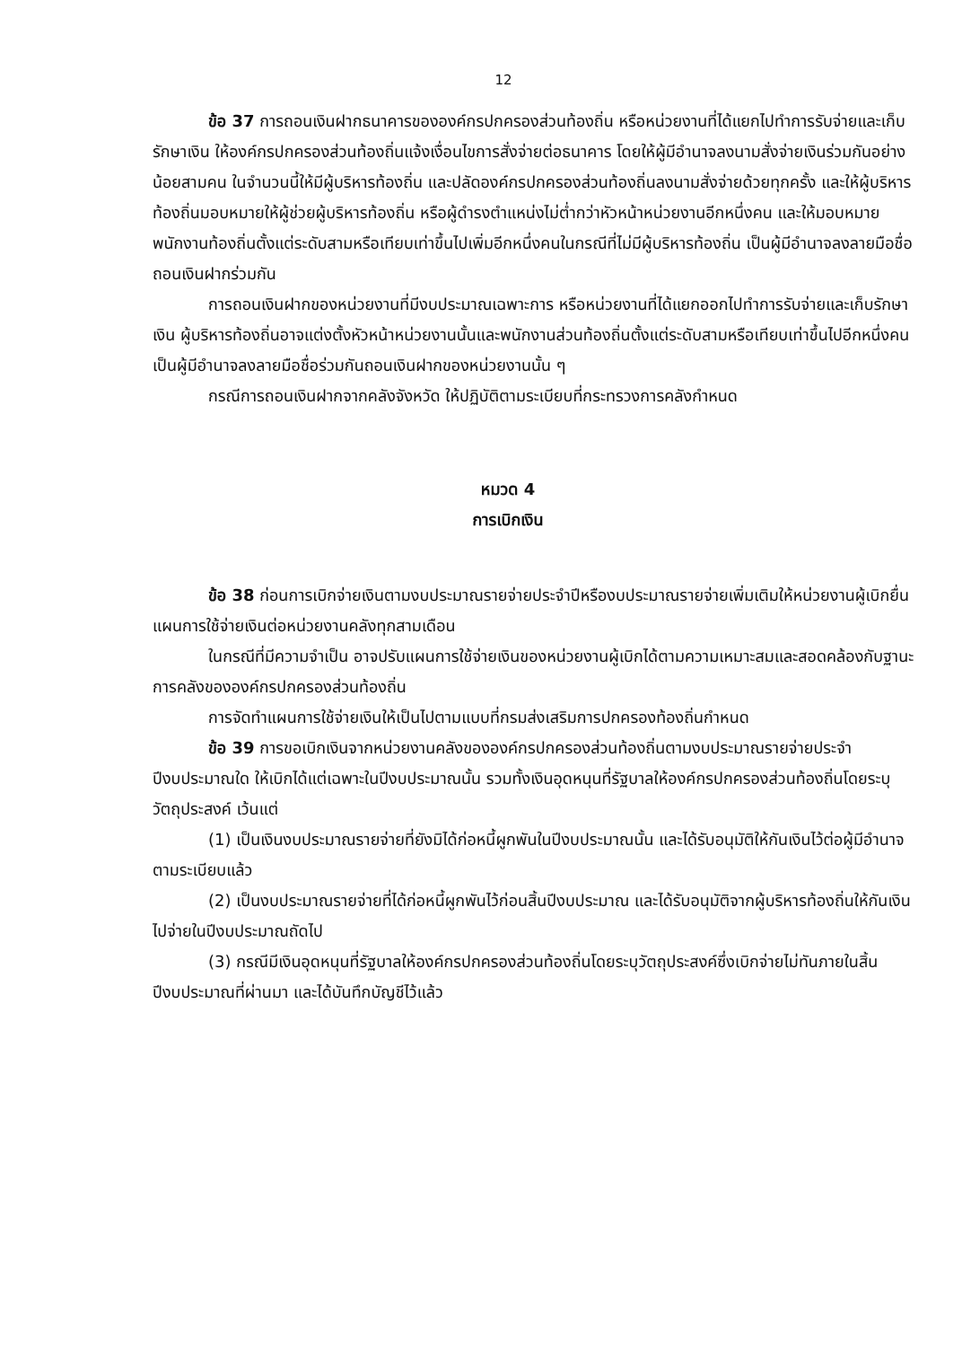12
ข้อ 37 การถอนเงินฝากธนาคารขององค์กรปกครองส่วนท้องถิ่น หรือหน่วยงานที่ได้แยกไปทำการรับจ่ายและเก็บรักษาเงิน ให้องค์กรปกครองส่วนท้องถิ่นแจ้งเงื่อนไขการสั่งจ่ายต่อธนาคาร โดยให้ผู้มีอำนาจลงนามสั่งจ่ายเงินร่วมกันอย่างน้อยสามคน ในจำนวนนี้ให้มีผู้บริหารท้องถิ่น และปลัดองค์กรปกครองส่วนท้องถิ่นลงนามสั่งจ่ายด้วยทุกครั้ง และให้ผู้บริหารท้องถิ่นมอบหมายให้ผู้ช่วยผู้บริหารท้องถิ่น หรือผู้ดำรงตำแหน่งไม่ต่ำกว่าหัวหน้าหน่วยงานอีกหนึ่งคน และให้มอบหมายพนักงานท้องถิ่นตั้งแต่ระดับสามหรือเทียบเท่าขึ้นไปเพิ่มอีกหนึ่งคนในกรณีที่ไม่มีผู้บริหารท้องถิ่น เป็นผู้มีอำนาจลงลายมือชื่อถอนเงินฝากร่วมกัน
การถอนเงินฝากของหน่วยงานที่มีงบประมาณเฉพาะการ หรือหน่วยงานที่ได้แยกออกไปทำการรับจ่ายและเก็บรักษาเงิน ผู้บริหารท้องถิ่นอาจแต่งตั้งหัวหน้าหน่วยงานนั้นและพนักงานส่วนท้องถิ่นตั้งแต่ระดับสามหรือเทียบเท่าขึ้นไปอีกหนึ่งคน เป็นผู้มีอำนาจลงลายมือชื่อร่วมกันถอนเงินฝากของหน่วยงานนั้น ๆ
กรณีการถอนเงินฝากจากคลังจังหวัด ให้ปฏิบัติตามระเบียบที่กระทรวงการคลังกำหนด
หมวด 4
การเบิกเงิน
ข้อ 38 ก่อนการเบิกจ่ายเงินตามงบประมาณรายจ่ายประจำปีหรืองบประมาณรายจ่ายเพิ่มเติมให้หน่วยงานผู้เบิกยื่นแผนการใช้จ่ายเงินต่อหน่วยงานคลังทุกสามเดือน
ในกรณีที่มีความจำเป็น อาจปรับแผนการใช้จ่ายเงินของหน่วยงานผู้เบิกได้ตามความเหมาะสมและสอดคล้องกับฐานะการคลังขององค์กรปกครองส่วนท้องถิ่น
การจัดทำแผนการใช้จ่ายเงินให้เป็นไปตามแบบที่กรมส่งเสริมการปกครองท้องถิ่นกำหนด
ข้อ 39 การขอเบิกเงินจากหน่วยงานคลังขององค์กรปกครองส่วนท้องถิ่นตามงบประมาณรายจ่ายประจำปีงบประมาณใด ให้เบิกได้แต่เฉพาะในปีงบประมาณนั้น รวมทั้งเงินอุดหนุนที่รัฐบาลให้องค์กรปกครองส่วนท้องถิ่นโดยระบุวัตถุประสงค์ เว้นแต่
(1) เป็นเงินงบประมาณรายจ่ายที่ยังมิได้ก่อหนี้ผูกพันในปีงบประมาณนั้น และได้รับอนุมัติให้กันเงินไว้ต่อผู้มีอำนาจตามระเบียบแล้ว
(2) เป็นงบประมาณรายจ่ายที่ได้ก่อหนี้ผูกพันไว้ก่อนสิ้นปีงบประมาณ และได้รับอนุมัติจากผู้บริหารท้องถิ่นให้กันเงินไปจ่ายในปีงบประมาณถัดไป
(3) กรณีมีเงินอุดหนุนที่รัฐบาลให้องค์กรปกครองส่วนท้องถิ่นโดยระบุวัตถุประสงค์ซึ่งเบิกจ่ายไม่ทันภายในสิ้นปีงบประมาณที่ผ่านมา และได้บันทึกบัญชีไว้แล้ว